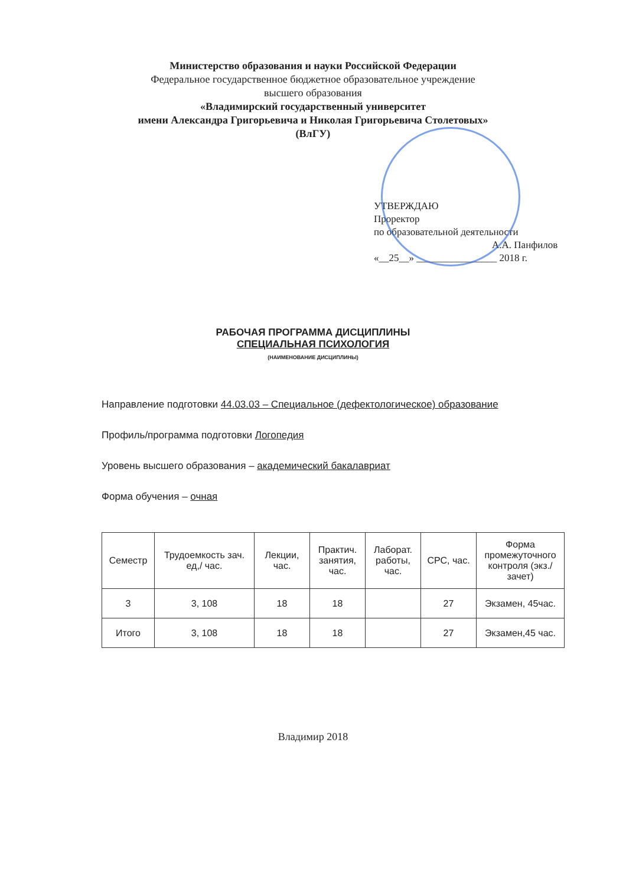Министерство образования и науки Российской Федерации
Федеральное государственное бюджетное образовательное учреждение
высшего образования
«Владимирский государственный университет
имени Александра Григорьевича и Николая Григорьевича Столетовых»
(ВлГУ)
УТВЕРЖДАЮ
Проректор
по образовательной деятельности
А.А. Панфилов
«__25__» ________________ 2018 г.
РАБОЧАЯ ПРОГРАММА ДИСЦИПЛИНЫ
СПЕЦИАЛЬНАЯ ПСИХОЛОГИЯ
(НАИМЕНОВАНИЕ ДИСЦИПЛИНЫ)
Направление подготовки 44.03.03 – Специальное (дефектологическое) образование
Профиль/программа подготовки Логопедия
Уровень высшего образования – академический бакалавриат
Форма обучения – очная
| Семестр | Трудоемкость зач. ед,/ час. | Лекции, час. | Практич. занятия, час. | Лаборат. работы, час. | СРС, час. | Форма промежуточного контроля (экз./зачет) |
| --- | --- | --- | --- | --- | --- | --- |
| 3 | 3, 108 | 18 | 18 | | 27 | Экзамен, 45час. |
| Итого | 3, 108 | 18 | 18 | | 27 | Экзамен,45 час. |
Владимир 2018